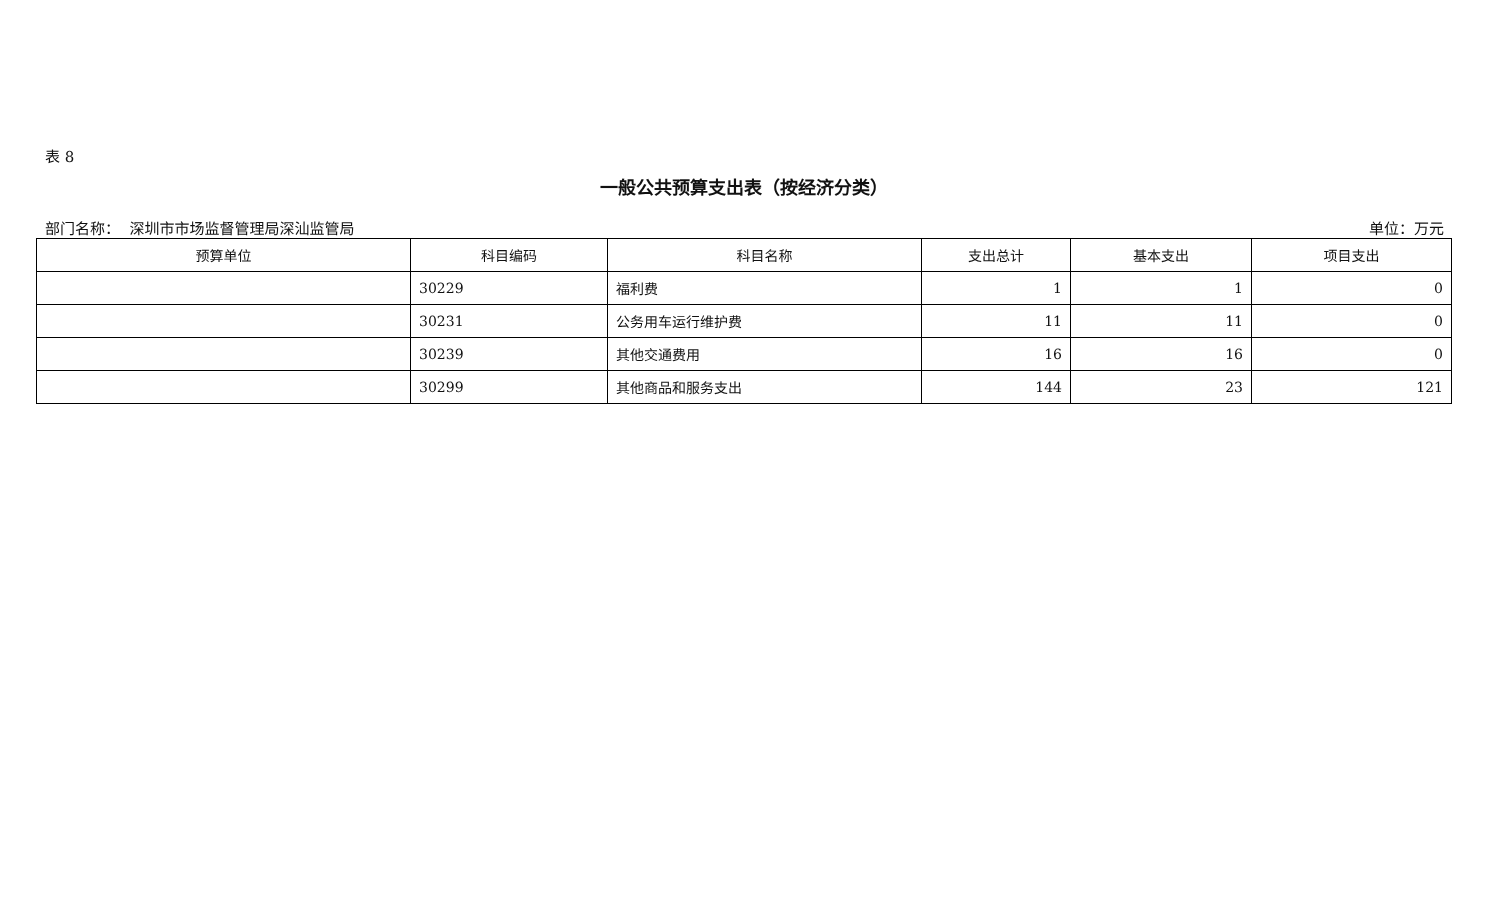表 8
一般公共预算支出表（按经济分类）
部门名称： 深圳市市场监督管理局深汕监管局 单位：万元
| 预算单位 | 科目编码 | 科目名称 | 支出总计 | 基本支出 | 项目支出 |
| --- | --- | --- | --- | --- | --- |
| | 30229 | 福利费 | 1 | 1 | 0 |
| | 30231 | 公务用车运行维护费 | 11 | 11 | 0 |
| | 30239 | 其他交通费用 | 16 | 16 | 0 |
| | 30299 | 其他商品和服务支出 | 144 | 23 | 121 |